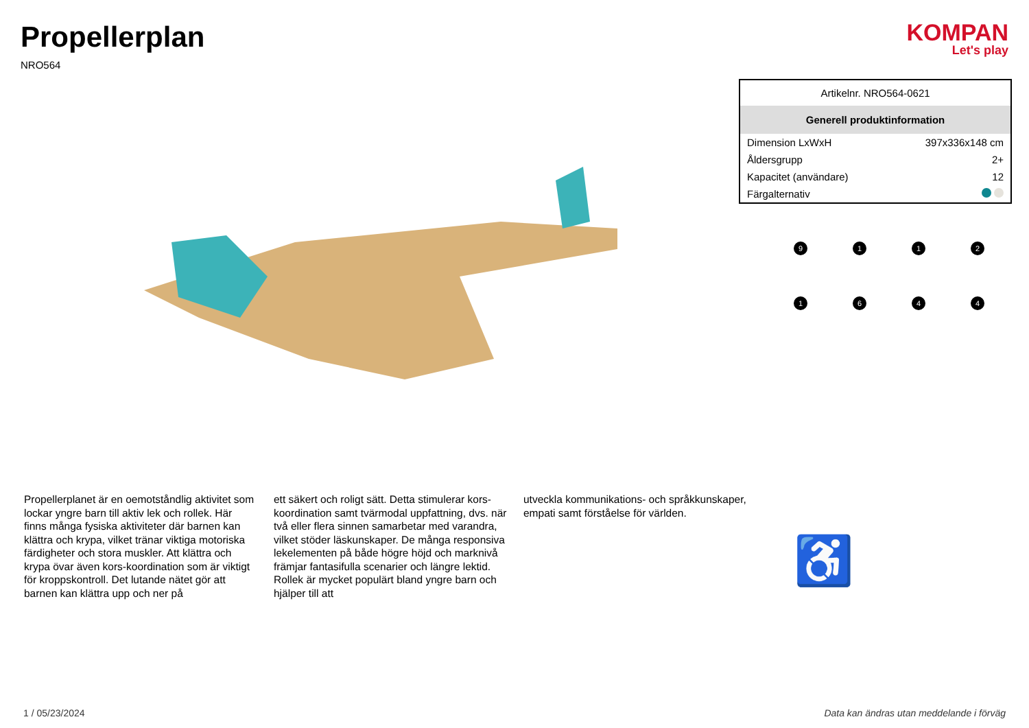Propellerplan
NRO564
KOMPAN
Let's play
| Artikelnr. NRO564-0621 | |
| Generell produktinformation | |
| Dimension LxWxH | 397x336x148 cm |
| Åldersgrupp | 2+ |
| Kapacitet (användare) | 12 |
| Färgalternativ | |
9
1
1
2
1
6
4
4
Propellerplanet är en oemotståndlig aktivitet som lockar yngre barn till aktiv lek och rollek. Här finns många fysiska aktiviteter där barnen kan klättra och krypa, vilket tränar viktiga motoriska färdigheter och stora muskler. Att klättra och krypa övar även kors-koordination som är viktigt för kroppskontroll. Det lutande nätet gör att barnen kan klättra upp och ner på
ett säkert och roligt sätt. Detta stimulerar kors-koordination samt tvärmodal uppfattning, dvs. när två eller flera sinnen samarbetar med varandra, vilket stöder läskunskaper. De många responsiva lekelementen på både högre höjd och marknivå främjar fantasifulla scenarier och längre lektid. Rollek är mycket populärt bland yngre barn och hjälper till att
utveckla kommunikations- och språkkunskaper, empati samt förståelse för världen.
♿
1 / 05/23/2024 Data kan ändras utan meddelande i förväg